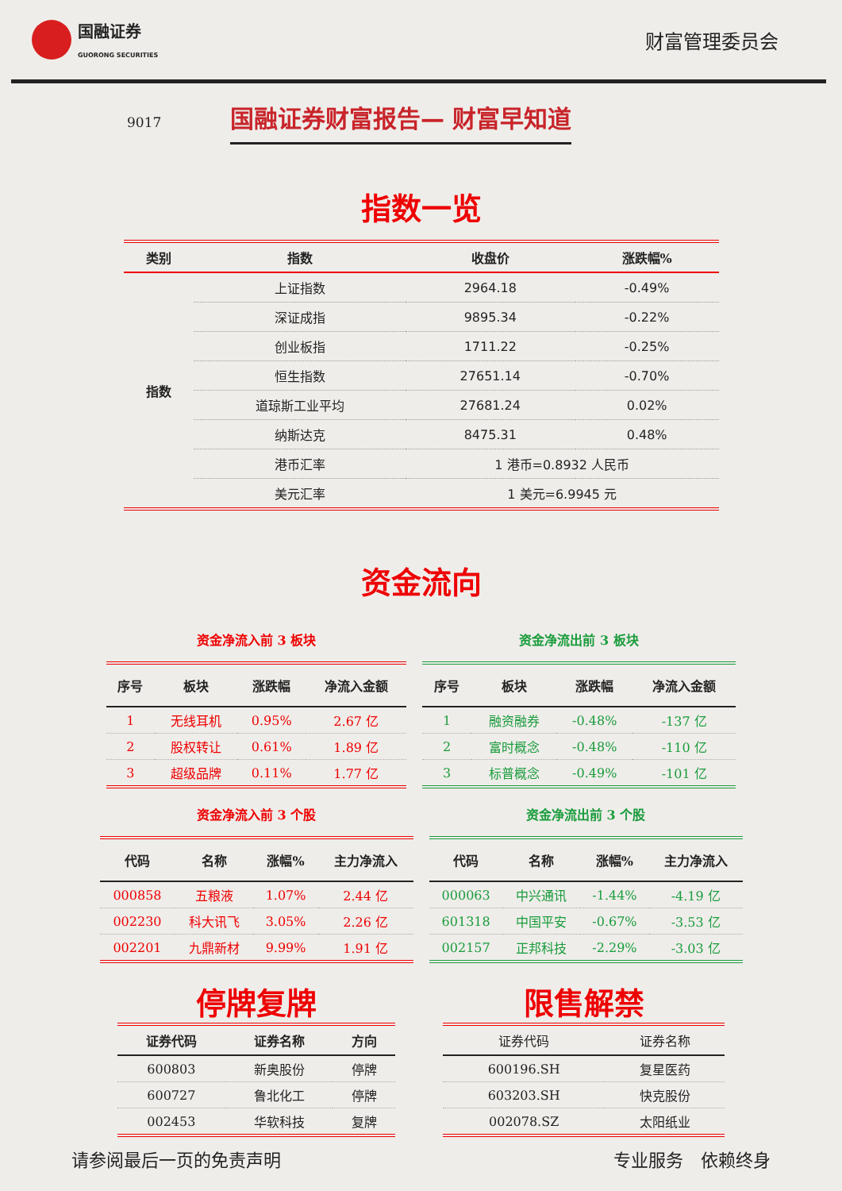国融证券
GUORONG SECURITIES
财富管理委员会
9017
国融证券财富报告— 财富早知道
指数一览
| 类别 | 指数 | 收盘价 | 涨跌幅% |
| --- | --- | --- | --- |
| 指数 | 上证指数 | 2964.18 | -0.49% |
| | 深证成指 | 9895.34 | -0.22% |
| | 创业板指 | 1711.22 | -0.25% |
| | 恒生指数 | 27651.14 | -0.70% |
| | 道琼斯工业平均 | 27681.24 | 0.02% |
| | 纳斯达克 | 8475.31 | 0.48% |
| | 港币汇率 | 1 港币=0.8932 人民币 | |
| | 美元汇率 | 1 美元=6.9945 元 | |
资金流向
资金净流入前 3 板块
| 序号 | 板块 | 涨跌幅 | 净流入金额 |
| --- | --- | --- | --- |
| 1 | 无线耳机 | 0.95% | 2.67 亿 |
| 2 | 股权转让 | 0.61% | 1.89 亿 |
| 3 | 超级品牌 | 0.11% | 1.77 亿 |
资金净流出前 3 板块
| 序号 | 板块 | 涨跌幅 | 净流入金额 |
| --- | --- | --- | --- |
| 1 | 融资融券 | -0.48% | -137 亿 |
| 2 | 富时概念 | -0.48% | -110 亿 |
| 3 | 标普概念 | -0.49% | -101 亿 |
资金净流入前 3 个股
| 代码 | 名称 | 涨幅% | 主力净流入 |
| --- | --- | --- | --- |
| 000858 | 五粮液 | 1.07% | 2.44 亿 |
| 002230 | 科大讯飞 | 3.05% | 2.26 亿 |
| 002201 | 九鼎新材 | 9.99% | 1.91 亿 |
资金净流出前 3 个股
| 代码 | 名称 | 涨幅% | 主力净流入 |
| --- | --- | --- | --- |
| 000063 | 中兴通讯 | -1.44% | -4.19 亿 |
| 601318 | 中国平安 | -0.67% | -3.53 亿 |
| 002157 | 正邦科技 | -2.29% | -3.03 亿 |
停牌复牌
| 证券代码 | 证券名称 | 方向 |
| --- | --- | --- |
| 600803 | 新奥股份 | 停牌 |
| 600727 | 鲁北化工 | 停牌 |
| 002453 | 华软科技 | 复牌 |
限售解禁
| 证券代码 | 证券名称 |
| --- | --- |
| 600196.SH | 复星医药 |
| 603203.SH | 快克股份 |
| 002078.SZ | 太阳纸业 |
请参阅最后一页的免责声明 专业服务　依赖终身